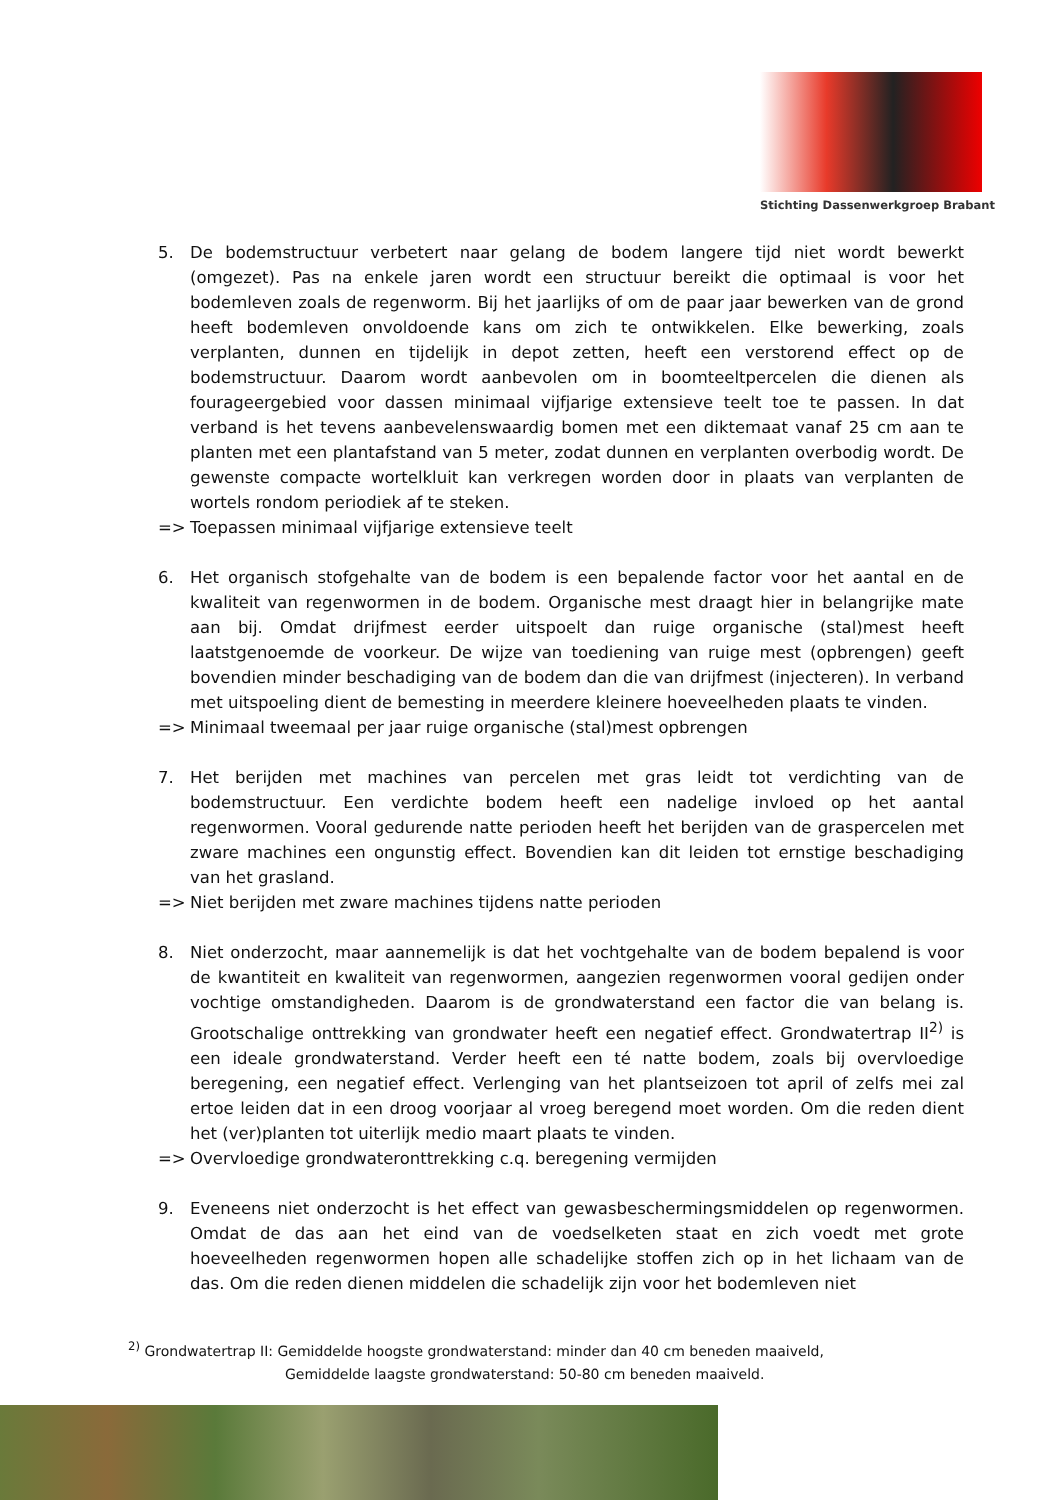Stichting Dassenwerkgroep Brabant
5. De bodemstructuur verbetert naar gelang de bodem langere tijd niet wordt bewerkt (omgezet). Pas na enkele jaren wordt een structuur bereikt die optimaal is voor het bodemleven zoals de regenworm. Bij het jaarlijks of om de paar jaar bewerken van de grond heeft bodemleven onvoldoende kans om zich te ontwikkelen. Elke bewerking, zoals verplanten, dunnen en tijdelijk in depot zetten, heeft een verstorend effect op de bodemstructuur. Daarom wordt aanbevolen om in boomteeltpercelen die dienen als fourageergebied voor dassen minimaal vijfjarige extensieve teelt toe te passen. In dat verband is het tevens aanbevelenswaardig bomen met een diktemaat vanaf 25 cm aan te planten met een plantafstand van 5 meter, zodat dunnen en verplanten overbodig wordt. De gewenste compacte wortelkluit kan verkregen worden door in plaats van verplanten de wortels rondom periodiek af te steken.
=> Toepassen minimaal vijfjarige extensieve teelt
6. Het organisch stofgehalte van de bodem is een bepalende factor voor het aantal en de kwaliteit van regenwormen in de bodem. Organische mest draagt hier in belangrijke mate aan bij. Omdat drijfmest eerder uitspoelt dan ruige organische (stal)mest heeft laatstgenoemde de voorkeur. De wijze van toediening van ruige mest (opbrengen) geeft bovendien minder beschadiging van de bodem dan die van drijfmest (injecteren). In verband met uitspoeling dient de bemesting in meerdere kleinere hoeveelheden plaats te vinden.
=> Minimaal tweemaal per jaar ruige organische (stal)mest opbrengen
7. Het berijden met machines van percelen met gras leidt tot verdichting van de bodemstructuur. Een verdichte bodem heeft een nadelige invloed op het aantal regenwormen. Vooral gedurende natte perioden heeft het berijden van de graspercelen met zware machines een ongunstig effect. Bovendien kan dit leiden tot ernstige beschadiging van het grasland.
=> Niet berijden met zware machines tijdens natte perioden
8. Niet onderzocht, maar aannemelijk is dat het vochtgehalte van de bodem bepalend is voor de kwantiteit en kwaliteit van regenwormen, aangezien regenwormen vooral gedijen onder vochtige omstandigheden. Daarom is de grondwaterstand een factor die van belang is. Grootschalige onttrekking van grondwater heeft een negatief effect. Grondwatertrap II<sup>2)</sup> is een ideale grondwaterstand. Verder heeft een té natte bodem, zoals bij overvloedige beregening, een negatief effect. Verlenging van het plantseizoen tot april of zelfs mei zal ertoe leiden dat in een droog voorjaar al vroeg beregend moet worden. Om die reden dient het (ver)planten tot uiterlijk medio maart plaats te vinden.
=> Overvloedige grondwateronttrekking c.q. beregening vermijden
9. Eveneens niet onderzocht is het effect van gewasbeschermingsmiddelen op regenwormen. Omdat de das aan het eind van de voedselketen staat en zich voedt met grote hoeveelheden regenwormen hopen alle schadelijke stoffen zich op in het lichaam van de das. Om die reden dienen middelen die schadelijk zijn voor het bodemleven niet
<sup>2)</sup> Grondwatertrap II: Gemiddelde hoogste grondwaterstand: minder dan 40 cm beneden maaiveld,
Gemiddelde laagste grondwaterstand: 50-80 cm beneden maaiveld.